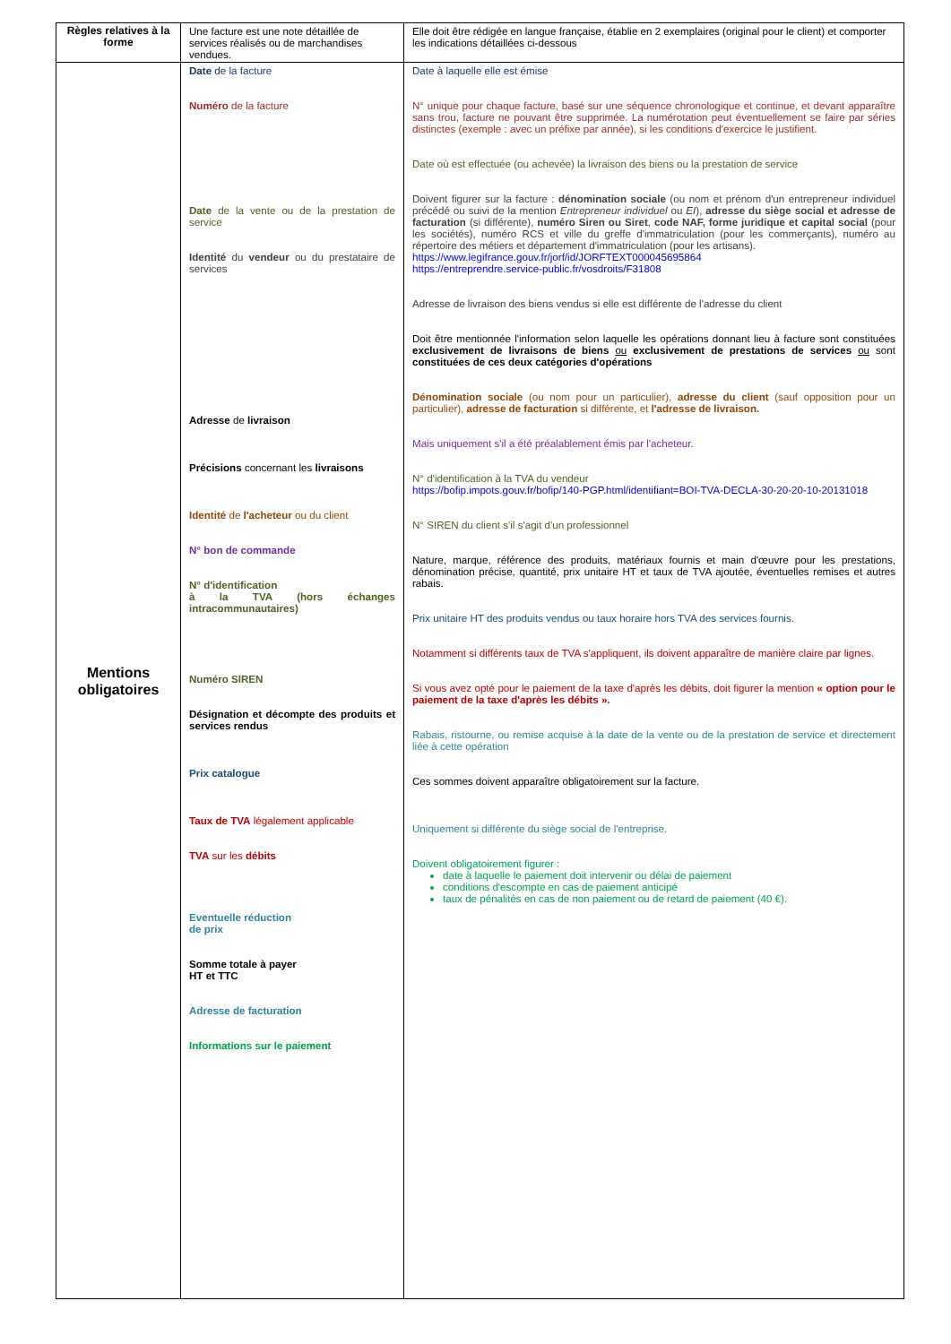| Règles relatives à la forme | Une facture est une note détaillée de services réalisés ou de marchandises vendues. | Elle doit être rédigée en langue française, établie en 2 exemplaires (original pour le client) et comporter les indications détaillées ci-dessous |
| Mentions obligatoires | Date de la facture Numéro de la facture Date de la vente ou de la prestation de service Identité du vendeur ou du prestataire de services Adresse de livraison Précisions concernant les livraisons Identité de l'acheteur ou du client N° bon de commande N° d'identification à la TVA (hors échanges intracommunautaires) Numéro SIREN Désignation et décompte des produits et services rendus Prix catalogue Taux de TVA légalement applicable TVA sur les débits Eventuelle réduction de prix Somme totale à payer HT et TTC Adresse de facturation Informations sur le paiement | Date à laquelle elle est émise N° unique pour chaque facture, basé sur une séquence chronologique et continue, et devant apparaître sans trou, facture ne pouvant être supprimée. La numérotation peut éventuellement se faire par séries distinctes (exemple : avec un préfixe par année), si les conditions d'exercice le justifient. Date où est effectuée (ou achevée) la livraison des biens ou la prestation de service Doivent figurer sur la facture : dénomination sociale (ou nom et prénom d'un entrepreneur individuel précédé ou suivi de la mention Entrepreneur individuel ou EI ), adresse du siège social et adresse de facturation (si différente), numéro Siren ou Siret , code NAF, forme juridique et capital social (pour les sociétés), numéro RCS et ville du greffe d'immatriculation (pour les commerçants), numéro au répertoire des métiers et département d'immatriculation (pour les artisans). https://www.legifrance.gouv.fr/jorf/id/JORFTEXT000045695864 https://entreprendre.service-public.fr/vosdroits/F31808 Adresse de livraison des biens vendus si elle est différente de l'adresse du client Doit être mentionnée l'information selon laquelle les opérations donnant lieu à facture sont constituées exclusivement de livraisons de biens ou exclusivement de prestations de services ou sont constituées de ces deux catégories d'opérations Dénomination sociale (ou nom pour un particulier), adresse du client (sauf opposition pour un particulier), adresse de facturation si différente, et l'adresse de livraison. Mais uniquement s'il a été préalablement émis par l'acheteur. N° d'identification à la TVA du vendeur https://bofip.impots.gouv.fr/bofip/140-PGP.html/identifiant=BOI-TVA-DECLA-30-20-20-10-20131018 N° SIREN du client s'il s'agit d'un professionnel Nature, marque, référence des produits, matériaux fournis et main d'œuvre pour les prestations, dénomination précise, quantité, prix unitaire HT et taux de TVA ajoutée, éventuelles remises et autres rabais. Prix unitaire HT des produits vendus ou taux horaire hors TVA des services fournis. Notamment si différents taux de TVA s'appliquent, ils doivent apparaître de manière claire par lignes. Si vous avez opté pour le paiement de la taxe d'après les débits, doit figurer la mention « option pour le paiement de la taxe d'après les débits ». Rabais, ristourne, ou remise acquise à la date de la vente ou de la prestation de service et directement liée à cette opération Ces sommes doivent apparaître obligatoirement sur la facture. Uniquement si différente du siège social de l'entreprise. Doivent obligatoirement figurer : date à laquelle le paiement doit intervenir ou délai de paiement conditions d'escompte en cas de paiement anticipé taux de pénalités en cas de non paiement ou de retard de paiement (40 €). |